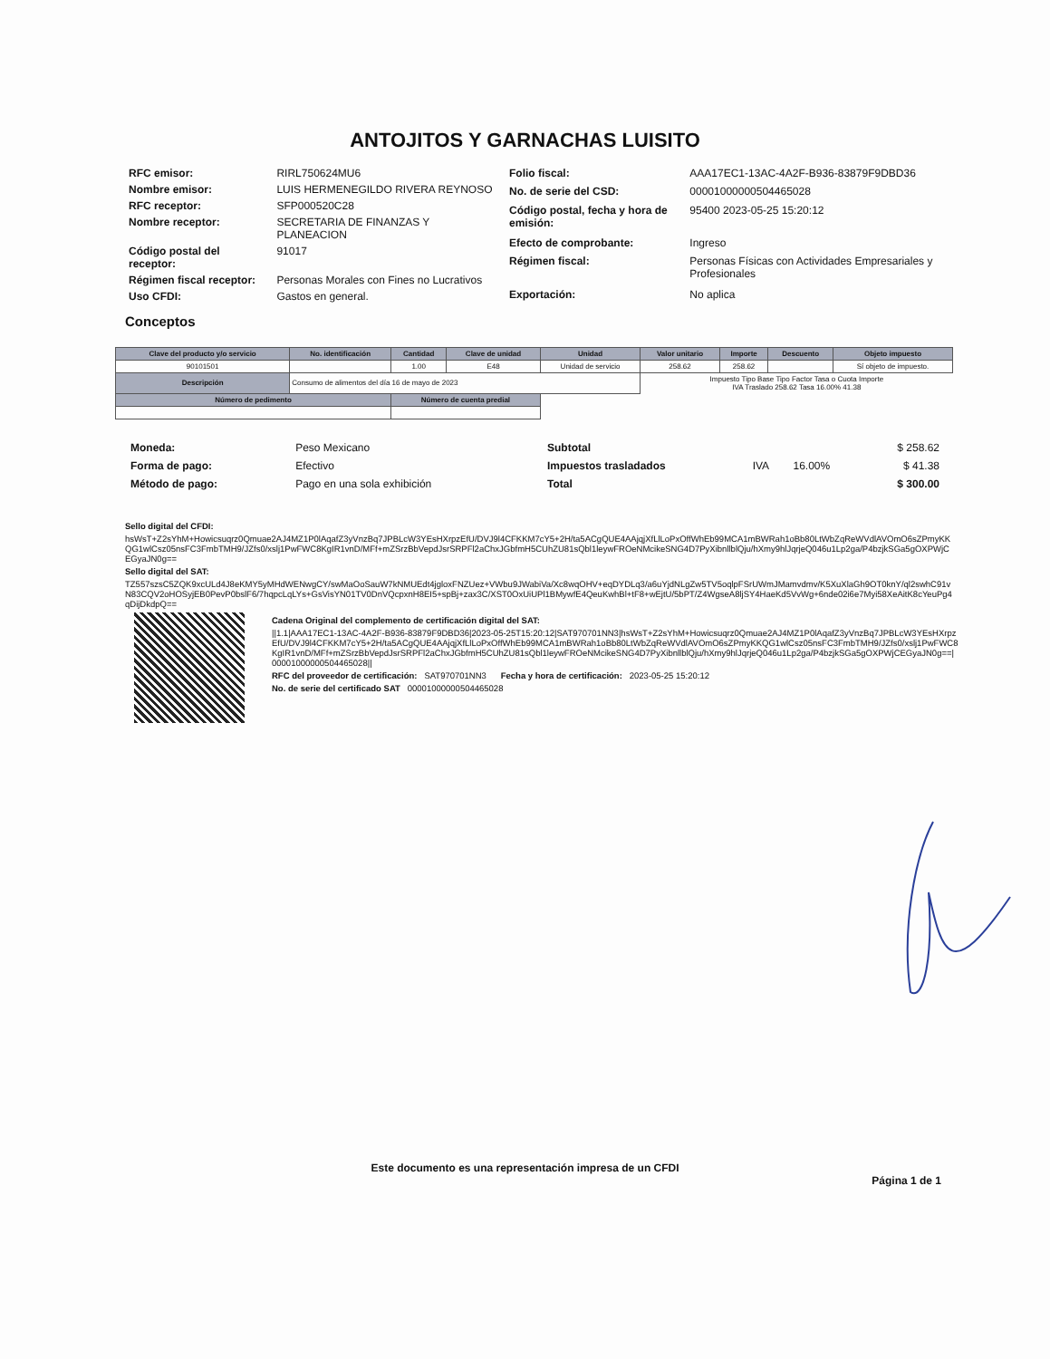ANTOJITOS Y GARNACHAS LUISITO
| RFC emisor: | RIRL750624MU6 |
| Nombre emisor: | LUIS HERMENEGILDO RIVERA REYNOSO |
| RFC receptor: | SFP000520C28 |
| Nombre receptor: | SECRETARIA DE FINANZAS Y PLANEACION |
| Código postal del receptor: | 91017 |
| Régimen fiscal receptor: | Personas Morales con Fines no Lucrativos |
| Uso CFDI: | Gastos en general. |
| Folio fiscal: | AAA17EC1-13AC-4A2F-B936-83879F9DBD36 |
| No. de serie del CSD: | 00001000000504465028 |
| Código postal, fecha y hora de emisión: | 95400 2023-05-25 15:20:12 |
| Efecto de comprobante: | Ingreso |
| Régimen fiscal: | Personas Físicas con Actividades Empresariales y Profesionales |
| Exportación: | No aplica |
Conceptos
| Clave del producto y/o servicio | No. identificación | Cantidad | Clave de unidad | Unidad | Valor unitario | Importe | Descuento | Objeto impuesto |
| --- | --- | --- | --- | --- | --- | --- | --- | --- |
| 90101501 | | 1.00 | E48 | Unidad de servicio | 258.62 | 258.62 | | Sí objeto de impuesto. |
| Descripción | Consumo de alimentos del día 16 de mayo de 2023 | | | | Impuesto Tipo Base Tipo Factor Tasa o Cuota Importe IVA Traslado 258.62 Tasa 16.00% 41.38 | | | |
| Número de pedimento | | Número de cuenta predial | | | | | | |
| Moneda: | Peso Mexicano |
| Forma de pago: | Efectivo |
| Método de pago: | Pago en una sola exhibición |
| Subtotal | | | $ 258.62 |
| Impuestos trasladados | IVA | 16.00% | $ 41.38 |
| Total | | | $ 300.00 |
Sello digital del CFDI:
hsWsT+Z2sYhM+Howicsuqrz0Qmuae2AJ4MZ1P0lAqafZ3yVnzBq7JPBLcW3YEsHXrpzEfU/DVJ9l4CFKKM7cY5+2H/ta5ACgQUE4AAjqjXfLlLoPxOffWhEb99MCA1mBWRah1oBb80LtWbZqReWVdlAVOmO6sZPmyKKQG1wlCsz05nsFC3FmbTMH9/JZfs0/xslj1PwFWC8KgIR1vnD/MFf+mZSrzBbVepdJsrSRPFl2aChxJGbfmH5CUhZU81sQbl1leywFROeNMcikeSNG4D7PyXibnllblQju/hXmy9hlJqrjeQ046u1Lp2ga/P4bzjkSGa5gOXPWjCEGyaJN0g==
Sello digital del SAT:
TZ557szsC5ZQK9xcULd4J8eKMY5yMHdWENwgCY/swMaOoSauW7kNMUEdt4jgloxFNZUez+VWbu9JWabiVa/Xc8wqOHV+eqDYDLq3/a6uYjdNLgZw5TV5oqlpFSrUWmJMamvdmv/K5XuXlaGh9OT0knY/ql2swhC91vN83CQV2oHOSyjEB0PevP0bslF6/7hqpcLqLYs+GsVisYN01TV0DnVQcpxnH8EI5+spBj+zax3C/XST0OxUiUPl1BMywfE4QeuKwhBl+tF8+wEjtU/5bPT/Z4WgseA8ljSY4HaeKd5VvWg+6nde02i6e7Myi58XeAitK8cYeuPg4qDijDkdpQ==
Cadena Original del complemento de certificación digital del SAT:
||1.1|AAA17EC1-13AC-4A2F-B936-83879F9DBD36|2023-05-25T15:20:12|SAT970701NN3|hsWsT+Z2sYhM+Howicsuqrz0Qmuae2AJ4MZ1P0lAqafZ3yVnzBq7JPBLcW3YEsHXrpzEfU/DVJ9l4CFKKM7cY5+2H/ta5ACgQUE4AAjqjXfLlLoPxOffWhEb99MCA1mBWRah1oBb80LtWbZqReWVdlAVOmO6sZPmyKKQG1wlCsz05nsFC3FmbTMH9/JZfs0/xslj1PwFWC8KgIR1vnD/MFf+mZSrzBbVepdJsrSRPFl2aChxJGbfmH5CUhZU81sQbl1leywFROeNMcikeSNG4D7PyXibnllblQju/hXmy9hlJqrjeQ046u1Lp2ga/P4bzjkSGa5gOXPWjCEGyaJN0g==|00001000000504465028||
RFC del proveedor de certificación: SAT970701NN3 Fecha y hora de certificación: 2023-05-25 15:20:12
No. de serie del certificado SAT 00001000000504465028
Este documento es una representación impresa de un CFDI
Página 1 de 1